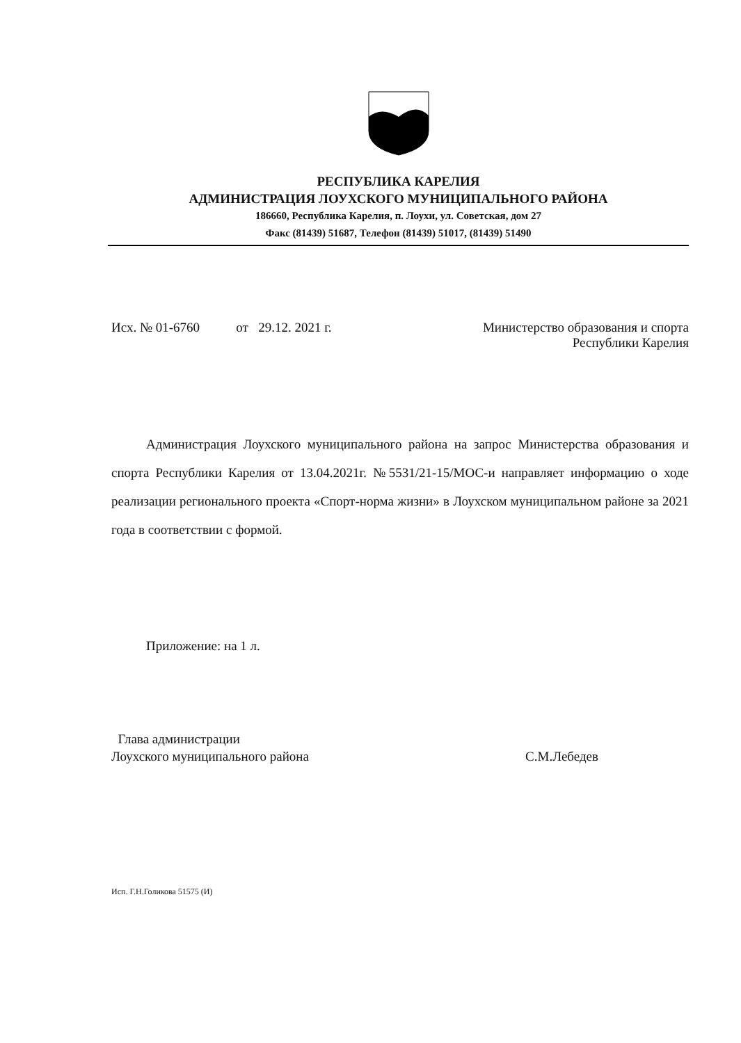РЕСПУБЛИКА КАРЕЛИЯ
АДМИНИСТРАЦИЯ ЛОУХСКОГО МУНИЦИПАЛЬНОГО РАЙОНА
186660, Республика Карелия, п. Лоухи, ул. Советская, дом 27
Факс (81439) 51687, Телефон (81439) 51017, (81439) 51490
Исх. № 01-6760 от 29.12. 2021 г. Министерство образования и спорта
Республики Карелия
Администрация Лоухского муниципального района на запрос Министерства образования и спорта Республики Карелия от 13.04.2021г. №5531/21-15/МОС-и направляет информацию о ходе реализации регионального проекта «Спорт-норма жизни» в Лоухском муниципальном районе за 2021 года в соответствии с формой.
Приложение: на 1 л.
Глава администрации
Лоухского муниципального района С.М.Лебедев
Исп. Г.Н.Голикова 51575 (И)